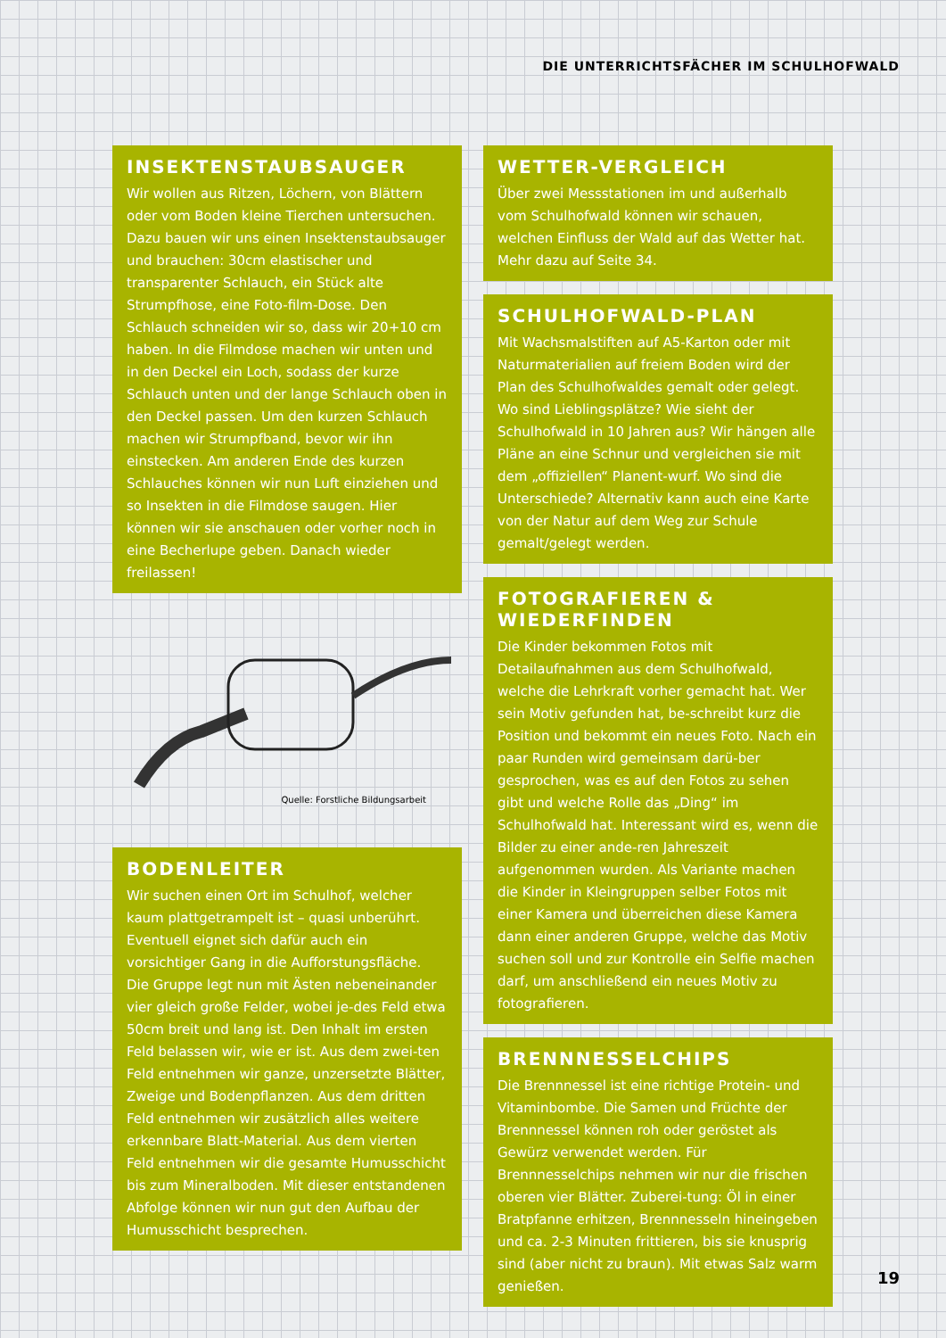DIE UNTERRICHTSFÄCHER IM SCHULHOFWALD
INSEKTENSTAUBSAUGER
Wir wollen aus Ritzen, Löchern, von Blättern oder vom Boden kleine Tierchen untersuchen. Dazu bauen wir uns einen Insektenstaubsauger und brauchen: 30cm elastischer und transparenter Schlauch, ein Stück alte Strumpfhose, eine Foto-film-Dose. Den Schlauch schneiden wir so, dass wir 20+10 cm haben. In die Filmdose machen wir unten und in den Deckel ein Loch, sodass der kurze Schlauch unten und der lange Schlauch oben in den Deckel passen. Um den kurzen Schlauch machen wir Strumpfband, bevor wir ihn einstecken. Am anderen Ende des kurzen Schlauches können wir nun Luft einziehen und so Insekten in die Filmdose saugen. Hier können wir sie anschauen oder vorher noch in eine Becherlupe geben. Danach wieder freilassen!
Quelle: Forstliche Bildungsarbeit
BODENLEITER
Wir suchen einen Ort im Schulhof, welcher kaum plattgetrampelt ist – quasi unberührt. Eventuell eignet sich dafür auch ein vorsichtiger Gang in die Aufforstungsfläche. Die Gruppe legt nun mit Ästen nebeneinander vier gleich große Felder, wobei je-des Feld etwa 50cm breit und lang ist. Den Inhalt im ersten Feld belassen wir, wie er ist. Aus dem zwei-ten Feld entnehmen wir ganze, unzersetzte Blätter, Zweige und Bodenpflanzen. Aus dem dritten Feld entnehmen wir zusätzlich alles weitere erkennbare Blatt-Material. Aus dem vierten Feld entnehmen wir die gesamte Humusschicht bis zum Mineralboden. Mit dieser entstandenen Abfolge können wir nun gut den Aufbau der Humusschicht besprechen.
WETTER-VERGLEICH
Über zwei Messstationen im und außerhalb vom Schulhofwald können wir schauen, welchen Einfluss der Wald auf das Wetter hat. Mehr dazu auf Seite 34.
SCHULHOFWALD-PLAN
Mit Wachsmalstiften auf A5-Karton oder mit Naturmaterialien auf freiem Boden wird der Plan des Schulhofwaldes gemalt oder gelegt. Wo sind Lieblingsplätze? Wie sieht der Schulhofwald in 10 Jahren aus? Wir hängen alle Pläne an eine Schnur und vergleichen sie mit dem „offiziellen“ Planent-wurf. Wo sind die Unterschiede? Alternativ kann auch eine Karte von der Natur auf dem Weg zur Schule gemalt/gelegt werden.
FOTOGRAFIEREN & WIEDERFINDEN
Die Kinder bekommen Fotos mit Detailaufnahmen aus dem Schulhofwald, welche die Lehrkraft vorher gemacht hat. Wer sein Motiv gefunden hat, be-schreibt kurz die Position und bekommt ein neues Foto. Nach ein paar Runden wird gemeinsam darü-ber gesprochen, was es auf den Fotos zu sehen gibt und welche Rolle das „Ding“ im Schulhofwald hat. Interessant wird es, wenn die Bilder zu einer ande-ren Jahreszeit aufgenommen wurden. Als Variante machen die Kinder in Kleingruppen selber Fotos mit einer Kamera und überreichen diese Kamera dann einer anderen Gruppe, welche das Motiv suchen soll und zur Kontrolle ein Selfie machen darf, um anschließend ein neues Motiv zu fotografieren.
BRENNNESSELCHIPS
Die Brennnessel ist eine richtige Protein- und Vitaminbombe. Die Samen und Früchte der Brennnessel können roh oder geröstet als Gewürz verwendet werden. Für Brennnesselchips nehmen wir nur die frischen oberen vier Blätter. Zuberei-tung: Öl in einer Bratpfanne erhitzen, Brennnesseln hineingeben und ca. 2-3 Minuten frittieren, bis sie knusprig sind (aber nicht zu braun). Mit etwas Salz warm genießen.
19